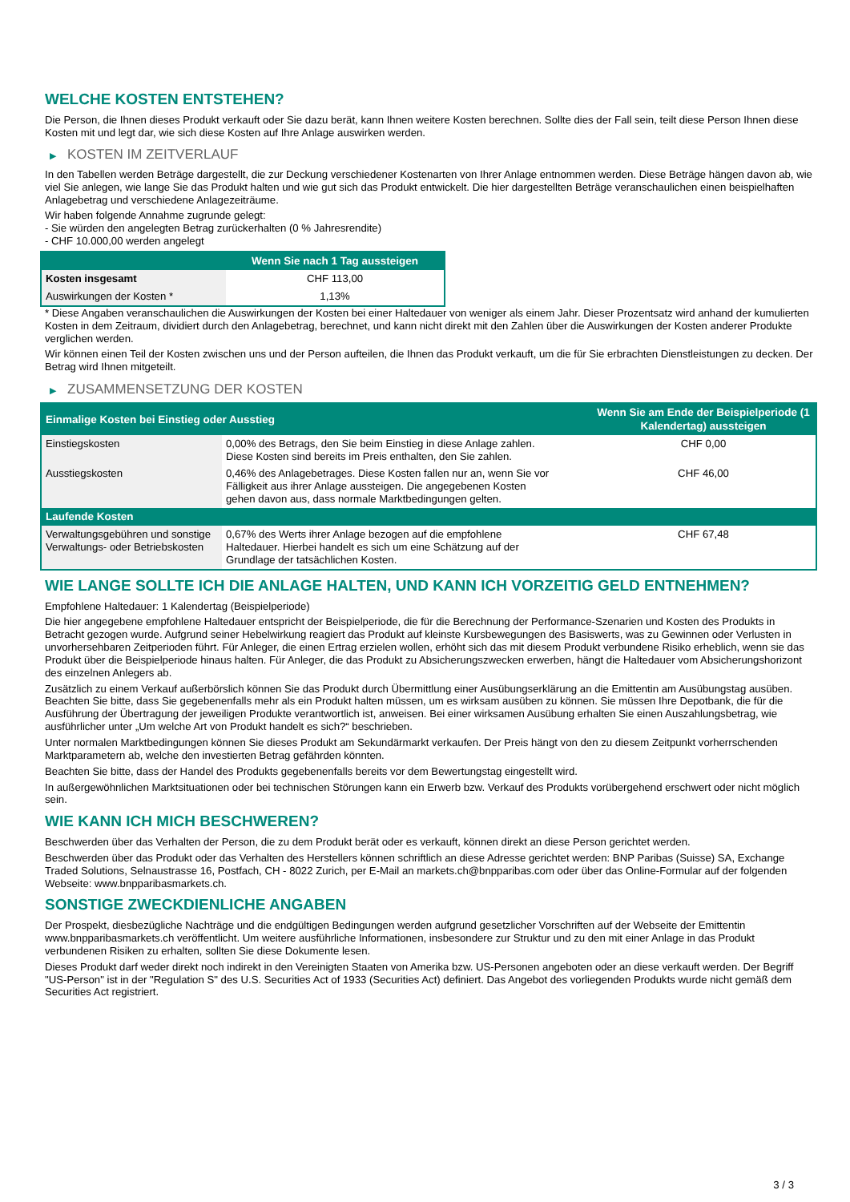WELCHE KOSTEN ENTSTEHEN?
Die Person, die Ihnen dieses Produkt verkauft oder Sie dazu berät, kann Ihnen weitere Kosten berechnen. Sollte dies der Fall sein, teilt diese Person Ihnen diese Kosten mit und legt dar, wie sich diese Kosten auf Ihre Anlage auswirken werden.
▶ KOSTEN IM ZEITVERLAUF
In den Tabellen werden Beträge dargestellt, die zur Deckung verschiedener Kostenarten von Ihrer Anlage entnommen werden. Diese Beträge hängen davon ab, wie viel Sie anlegen, wie lange Sie das Produkt halten und wie gut sich das Produkt entwickelt. Die hier dargestellten Beträge veranschaulichen einen beispielhaften Anlagebetrag und verschiedene Anlagezeiträume.
Wir haben folgende Annahme zugrunde gelegt:
- Sie würden den angelegten Betrag zurückerhalten (0 % Jahresrendite)
- CHF 10.000,00 werden angelegt
| | Wenn Sie nach 1 Tag aussteigen |
| --- | --- |
| Kosten insgesamt | CHF 113,00 |
| Auswirkungen der Kosten * | 1,13% |
* Diese Angaben veranschaulichen die Auswirkungen der Kosten bei einer Haltedauer von weniger als einem Jahr. Dieser Prozentsatz wird anhand der kumulierten Kosten in dem Zeitraum, dividiert durch den Anlagebetrag, berechnet, und kann nicht direkt mit den Zahlen über die Auswirkungen der Kosten anderer Produkte verglichen werden.
Wir können einen Teil der Kosten zwischen uns und der Person aufteilen, die Ihnen das Produkt verkauft, um die für Sie erbrachten Dienstleistungen zu decken. Der Betrag wird Ihnen mitgeteilt.
▶ ZUSAMMENSETZUNG DER KOSTEN
| Einmalige Kosten bei Einstieg oder Ausstieg | | Wenn Sie am Ende der Beispielperiode (1 Kalendertag) aussteigen |
| --- | --- | --- |
| Einstiegskosten | 0,00% des Betrags, den Sie beim Einstieg in diese Anlage zahlen. Diese Kosten sind bereits im Preis enthalten, den Sie zahlen. | CHF 0,00 |
| Ausstiegskosten | 0,46% des Anlagebetrages. Diese Kosten fallen nur an, wenn Sie vor Fälligkeit aus ihrer Anlage aussteigen. Die angegebenen Kosten gehen davon aus, dass normale Marktbedingungen gelten. | CHF 46,00 |
| Laufende Kosten | | |
| Verwaltungsgebühren und sonstige Verwaltungs- oder Betriebskosten | 0,67% des Werts ihrer Anlage bezogen auf die empfohlene Haltedauer. Hierbei handelt es sich um eine Schätzung auf der Grundlage der tatsächlichen Kosten. | CHF 67,48 |
WIE LANGE SOLLTE ICH DIE ANLAGE HALTEN, UND KANN ICH VORZEITIG GELD ENTNEHMEN?
Empfohlene Haltedauer: 1 Kalendertag (Beispielperiode)
Die hier angegebene empfohlene Haltedauer entspricht der Beispielperiode, die für die Berechnung der Performance-Szenarien und Kosten des Produkts in Betracht gezogen wurde. Aufgrund seiner Hebelwirkung reagiert das Produkt auf kleinste Kursbewegungen des Basiswerts, was zu Gewinnen oder Verlusten in unvorhersehbaren Zeitperioden führt. Für Anleger, die einen Ertrag erzielen wollen, erhöht sich das mit diesem Produkt verbundene Risiko erheblich, wenn sie das Produkt über die Beispielperiode hinaus halten. Für Anleger, die das Produkt zu Absicherungszwecken erwerben, hängt die Haltedauer vom Absicherungshorizont des einzelnen Anlegers ab.
Zusätzlich zu einem Verkauf außerbörslich können Sie das Produkt durch Übermittlung einer Ausübungserklärung an die Emittentin am Ausübungstag ausüben. Beachten Sie bitte, dass Sie gegebenenfalls mehr als ein Produkt halten müssen, um es wirksam ausüben zu können. Sie müssen Ihre Depotbank, die für die Ausführung der Übertragung der jeweiligen Produkte verantwortlich ist, anweisen. Bei einer wirksamen Ausübung erhalten Sie einen Auszahlungsbetrag, wie ausführlicher unter „Um welche Art von Produkt handelt es sich?“ beschrieben.
Unter normalen Marktbedingungen können Sie dieses Produkt am Sekundärmarkt verkaufen. Der Preis hängt von den zu diesem Zeitpunkt vorherrschenden Marktparametern ab, welche den investierten Betrag gefährden könnten.
Beachten Sie bitte, dass der Handel des Produkts gegebenenfalls bereits vor dem Bewertungstag eingestellt wird.
In außergewöhnlichen Marktsituationen oder bei technischen Störungen kann ein Erwerb bzw. Verkauf des Produkts vorübergehend erschwert oder nicht möglich sein.
WIE KANN ICH MICH BESCHWEREN?
Beschwerden über das Verhalten der Person, die zu dem Produkt berät oder es verkauft, können direkt an diese Person gerichtet werden.
Beschwerden über das Produkt oder das Verhalten des Herstellers können schriftlich an diese Adresse gerichtet werden: BNP Paribas (Suisse) SA, Exchange Traded Solutions, Selnaustrasse 16, Postfach, CH - 8022 Zurich, per E-Mail an markets.ch@bnpparibas.com oder über das Online-Formular auf der folgenden Webseite: www.bnpparibasmarkets.ch.
SONSTIGE ZWECKDIENLICHE ANGABEN
Der Prospekt, diesbezügliche Nachträge und die endgültigen Bedingungen werden aufgrund gesetzlicher Vorschriften auf der Webseite der Emittentin www.bnpparibasmarkets.ch veröffentlicht. Um weitere ausführliche Informationen, insbesondere zur Struktur und zu den mit einer Anlage in das Produkt verbundenen Risiken zu erhalten, sollten Sie diese Dokumente lesen.
Dieses Produkt darf weder direkt noch indirekt in den Vereinigten Staaten von Amerika bzw. US-Personen angeboten oder an diese verkauft werden. Der Begriff "US-Person" ist in der "Regulation S" des U.S. Securities Act of 1933 (Securities Act) definiert. Das Angebot des vorliegenden Produkts wurde nicht gemäß dem Securities Act registriert.
3 / 3